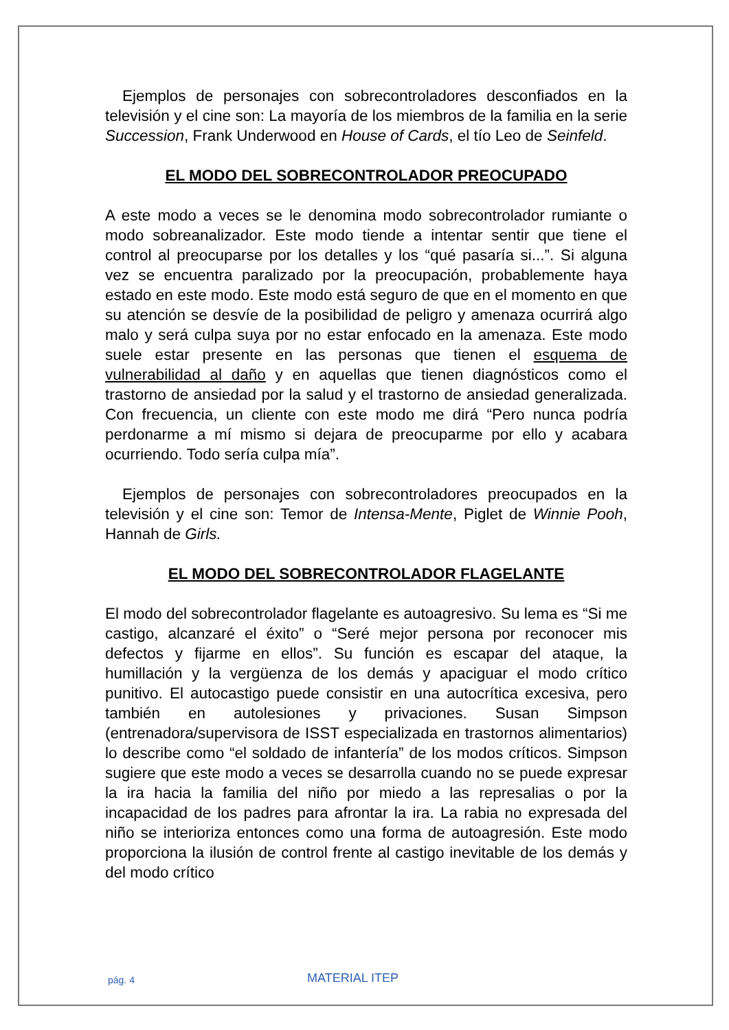Ejemplos de personajes con sobrecontroladores desconfiados en la televisión y el cine son: La mayoría de los miembros de la familia en la serie Succession, Frank Underwood en House of Cards, el tío Leo de Seinfeld.
EL MODO DEL SOBRECONTROLADOR PREOCUPADO
A este modo a veces se le denomina modo sobrecontrolador rumiante o modo sobreanalizador. Este modo tiende a intentar sentir que tiene el control al preocuparse por los detalles y los “qué pasaría si...”. Si alguna vez se encuentra paralizado por la preocupación, probablemente haya estado en este modo. Este modo está seguro de que en el momento en que su atención se desvíe de la posibilidad de peligro y amenaza ocurrirá algo malo y será culpa suya por no estar enfocado en la amenaza. Este modo suele estar presente en las personas que tienen el esquema de vulnerabilidad al daño y en aquellas que tienen diagnósticos como el trastorno de ansiedad por la salud y el trastorno de ansiedad generalizada. Con frecuencia, un cliente con este modo me dirá “Pero nunca podría perdonarme a mí mismo si dejara de preocuparme por ello y acabara ocurriendo. Todo sería culpa mía”.
Ejemplos de personajes con sobrecontroladores preocupados en la televisión y el cine son: Temor de Intensa-Mente, Piglet de Winnie Pooh, Hannah de Girls.
EL MODO DEL SOBRECONTROLADOR FLAGELANTE
El modo del sobrecontrolador flagelante es autoagresivo. Su lema es “Si me castigo, alcanzaré el éxito” o “Seré mejor persona por reconocer mis defectos y fijarme en ellos”. Su función es escapar del ataque, la humillación y la vergüenza de los demás y apaciguar el modo crítico punitivo. El autocastigo puede consistir en una autocrítica excesiva, pero también en autolesiones y privaciones. Susan Simpson (entrenadora/supervisora de ISST especializada en trastornos alimentarios) lo describe como “el soldado de infantería” de los modos críticos. Simpson sugiere que este modo a veces se desarrolla cuando no se puede expresar la ira hacia la familia del niño por miedo a las represalias o por la incapacidad de los padres para afrontar la ira. La rabia no expresada del niño se interioriza entonces como una forma de autoagresión. Este modo proporciona la ilusión de control frente al castigo inevitable de los demás y del modo crítico
pág. 4 MATERIAL ITEP